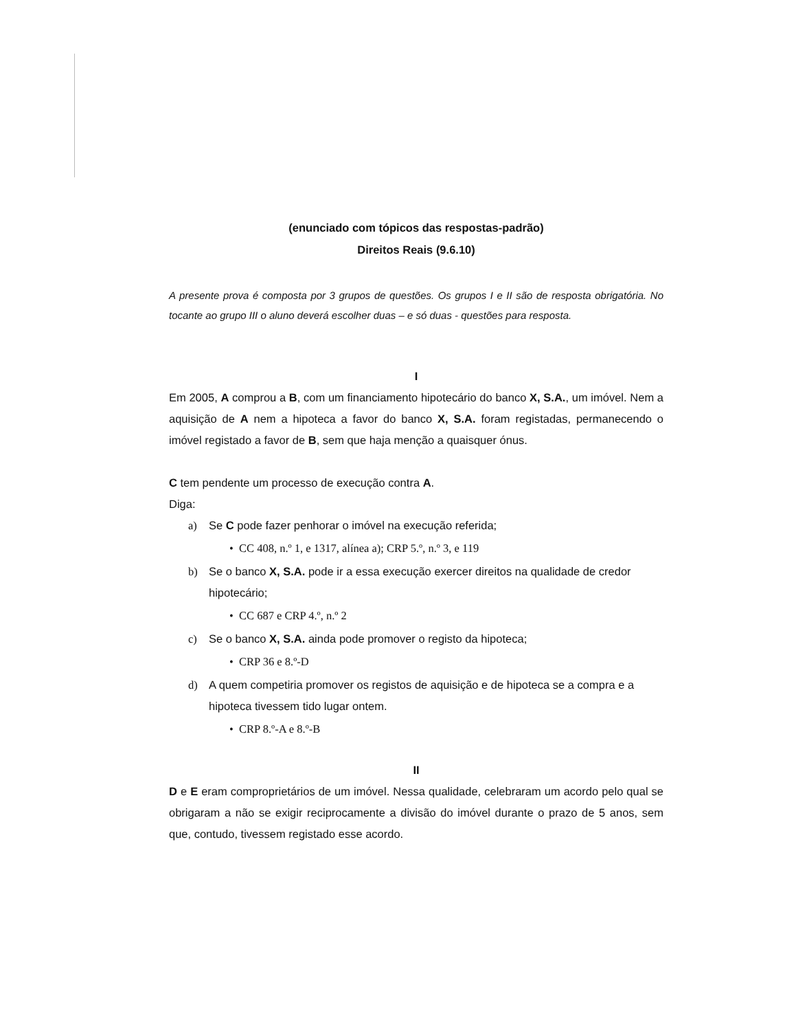(enunciado com tópicos das respostas-padrão)
Direitos Reais (9.6.10)
A presente prova é composta por 3 grupos de questões. Os grupos I e II são de resposta obrigatória. No tocante ao grupo III o aluno deverá escolher duas – e só duas - questões para resposta.
I
Em 2005, A comprou a B, com um financiamento hipotecário do banco X, S.A., um imóvel. Nem a aquisição de A nem a hipoteca a favor do banco X, S.A. foram registadas, permanecendo o imóvel registado a favor de B, sem que haja menção a quaisquer ónus.
C tem pendente um processo de execução contra A.
Diga:
a) Se C pode fazer penhorar o imóvel na execução referida;
• CC 408, n.º 1, e 1317, alínea a); CRP 5.º, n.º 3, e 119
b) Se o banco X, S.A. pode ir a essa execução exercer direitos na qualidade de credor hipotecário;
• CC 687 e CRP 4.º, n.º 2
c) Se o banco X, S.A. ainda pode promover o registo da hipoteca;
• CRP 36 e 8.º-D
d) A quem competiria promover os registos de aquisição e de hipoteca se a compra e a hipoteca tivessem tido lugar ontem.
• CRP 8.º-A e 8.º-B
II
D e E eram comproprietários de um imóvel. Nessa qualidade, celebraram um acordo pelo qual se obrigaram a não se exigir reciprocamente a divisão do imóvel durante o prazo de 5 anos, sem que, contudo, tivessem registado esse acordo.